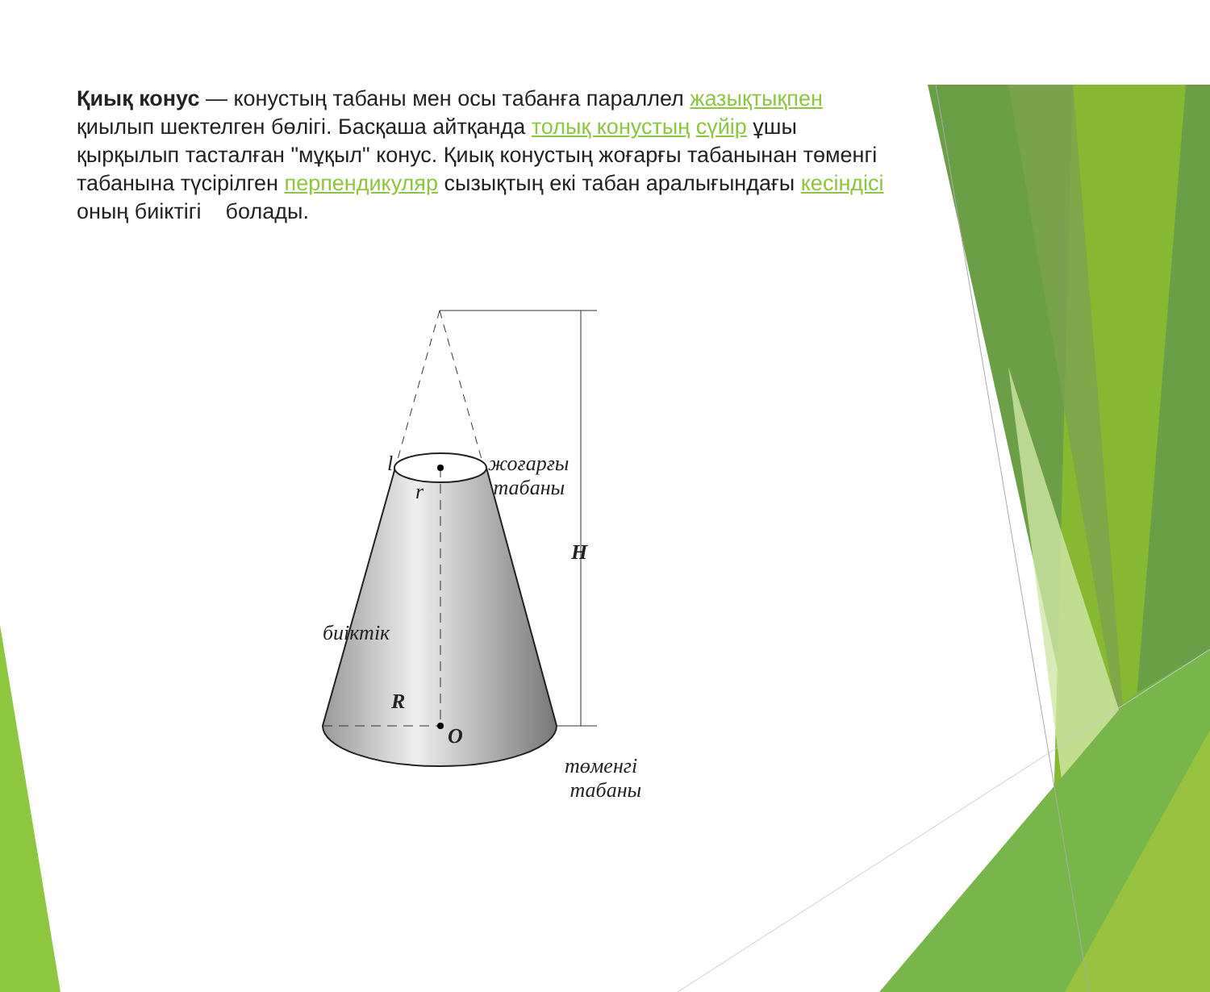Қиық конус — конустың табаны мен осы табанға параллел жазықтықпен қиылып шектелген бөлігі. Басқаша айтқанда толық конустың сүйір ұшы қырқылып тасталған "мұқыл" конус. Қиық конустың жоғарғы табанынан төменгі табанына түсірілген перпендикуляр сызықтың екі табан аралығындағы кесіндісі оның биіктігі болады.
l жоғарғы
табаны r
H
биіктік
R
O
төменгі
табаны